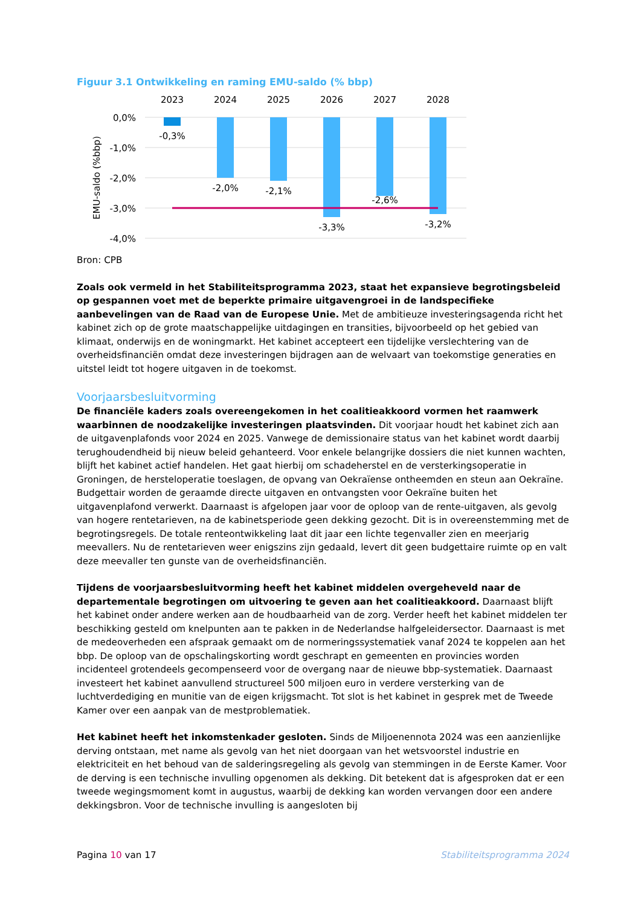Figuur 3.1 Ontwikkeling en raming EMU-saldo (% bbp)
0,0%
-1,0%
-2,0%
-3,0%
-4,0%
EMU-saldo (%bbp)
2023
2024
2025
2026
2027
2028
-0,3%
-2,0%
-2,1%
-3,3%
-2,6%
-3,2%
Bron: CPB
Zoals ook vermeld in het Stabiliteitsprogramma 2023, staat het expansieve begrotingsbeleid op gespannen voet met de beperkte primaire uitgavengroei in de landspecifieke aanbevelingen van de Raad van de Europese Unie. Met de ambitieuze investeringsagenda richt het kabinet zich op de grote maatschappelijke uitdagingen en transities, bijvoorbeeld op het gebied van klimaat, onderwijs en de woningmarkt. Het kabinet accepteert een tijdelijke verslechtering van de overheidsfinanciën omdat deze investeringen bijdragen aan de welvaart van toekomstige generaties en uitstel leidt tot hogere uitgaven in de toekomst.
Voorjaarsbesluitvorming
De financiële kaders zoals overeengekomen in het coalitieakkoord vormen het raamwerk waarbinnen de noodzakelijke investeringen plaatsvinden. Dit voorjaar houdt het kabinet zich aan de uitgavenplafonds voor 2024 en 2025. Vanwege de demissionaire status van het kabinet wordt daarbij terughoudendheid bij nieuw beleid gehanteerd. Voor enkele belangrijke dossiers die niet kunnen wachten, blijft het kabinet actief handelen. Het gaat hierbij om schadeherstel en de versterkingsoperatie in Groningen, de hersteloperatie toeslagen, de opvang van Oekraïense ontheemden en steun aan Oekraïne. Budgettair worden de geraamde directe uitgaven en ontvangsten voor Oekraïne buiten het uitgavenplafond verwerkt. Daarnaast is afgelopen jaar voor de oploop van de rente-uitgaven, als gevolg van hogere rentetarieven, na de kabinetsperiode geen dekking gezocht. Dit is in overeenstemming met de begrotingsregels. De totale renteontwikkeling laat dit jaar een lichte tegenvaller zien en meerjarig meevallers. Nu de rentetarieven weer enigszins zijn gedaald, levert dit geen budgettaire ruimte op en valt deze meevaller ten gunste van de overheidsfinanciën.
Tijdens de voorjaarsbesluitvorming heeft het kabinet middelen overgeheveld naar de departementale begrotingen om uitvoering te geven aan het coalitieakkoord. Daarnaast blijft het kabinet onder andere werken aan de houdbaarheid van de zorg. Verder heeft het kabinet middelen ter beschikking gesteld om knelpunten aan te pakken in de Nederlandse halfgeleidersector. Daarnaast is met de medeoverheden een afspraak gemaakt om de normeringssystematiek vanaf 2024 te koppelen aan het bbp. De oploop van de opschalingskorting wordt geschrapt en gemeenten en provincies worden incidenteel grotendeels gecompenseerd voor de overgang naar de nieuwe bbp-systematiek. Daarnaast investeert het kabinet aanvullend structureel 500 miljoen euro in verdere versterking van de luchtverdediging en munitie van de eigen krijgsmacht. Tot slot is het kabinet in gesprek met de Tweede Kamer over een aanpak van de mestproblematiek.
Het kabinet heeft het inkomstenkader gesloten. Sinds de Miljoenennota 2024 was een aanzienlijke derving ontstaan, met name als gevolg van het niet doorgaan van het wetsvoorstel industrie en elektriciteit en het behoud van de salderingsregeling als gevolg van stemmingen in de Eerste Kamer. Voor de derving is een technische invulling opgenomen als dekking. Dit betekent dat is afgesproken dat er een tweede wegingsmoment komt in augustus, waarbij de dekking kan worden vervangen door een andere dekkingsbron. Voor de technische invulling is aangesloten bij
Pagina 10 van 17 Stabiliteitsprogramma 2024